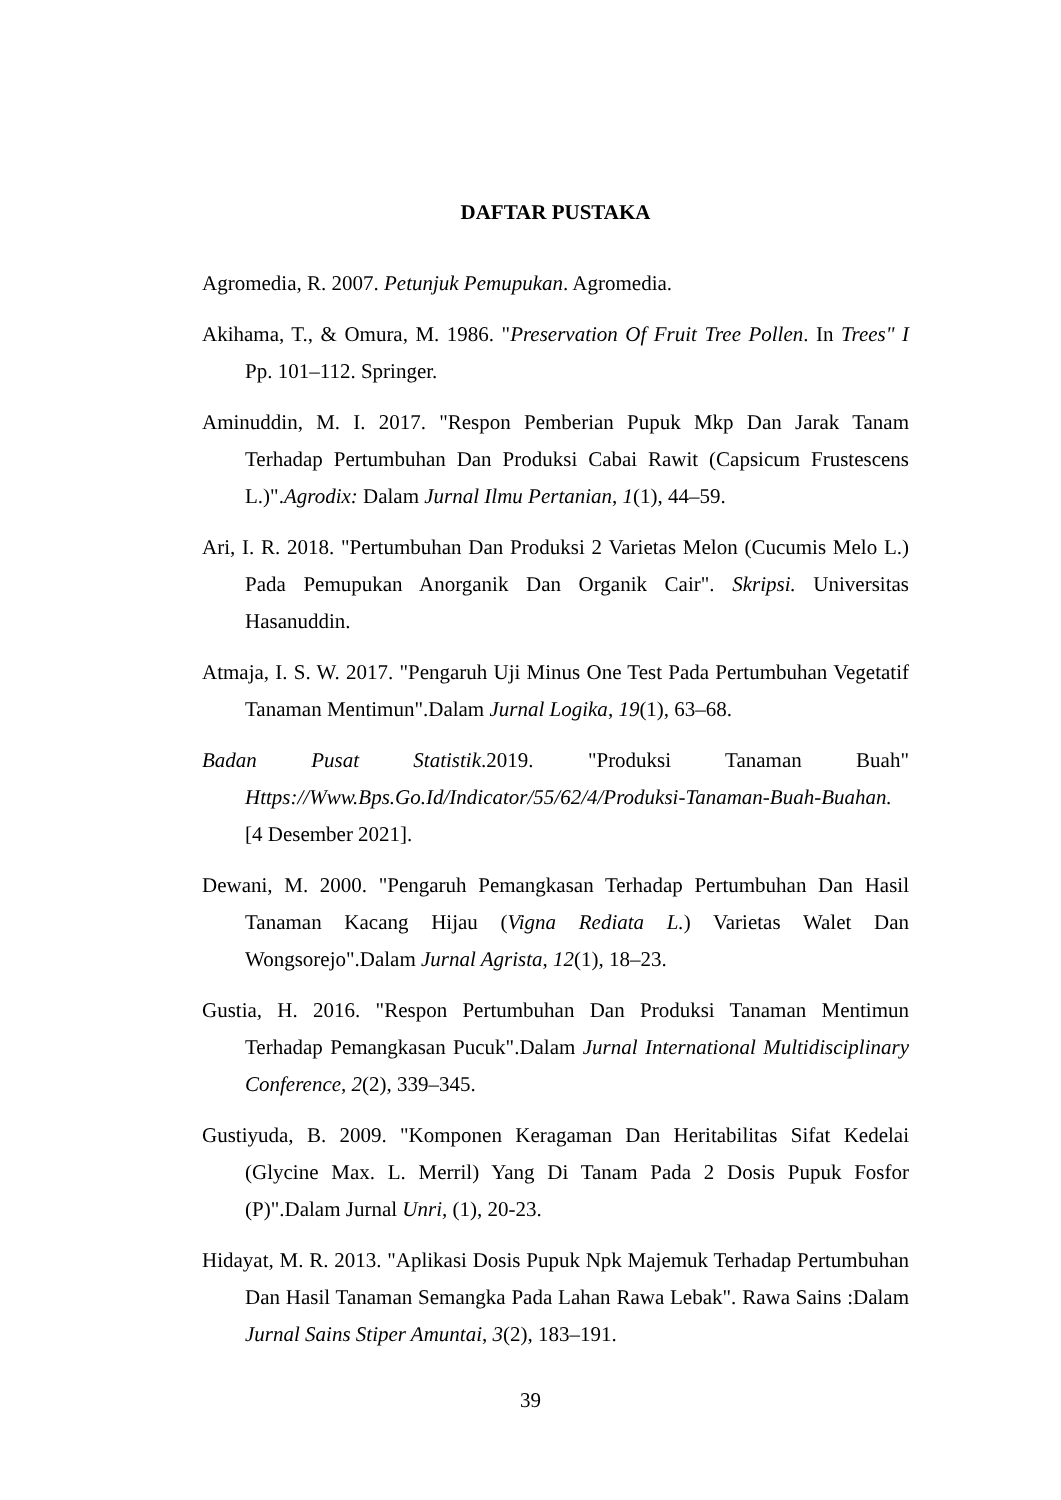DAFTAR PUSTAKA
Agromedia, R. 2007. Petunjuk Pemupukan. Agromedia.
Akihama, T., & Omura, M. 1986. "Preservation Of Fruit Tree Pollen. In Trees" I Pp. 101–112. Springer.
Aminuddin, M. I. 2017. "Respon Pemberian Pupuk Mkp Dan Jarak Tanam Terhadap Pertumbuhan Dan Produksi Cabai Rawit (Capsicum Frustescens L.)".Agrodix: Dalam Jurnal Ilmu Pertanian, 1(1), 44–59.
Ari, I. R. 2018. "Pertumbuhan Dan Produksi 2 Varietas Melon (Cucumis Melo L.) Pada Pemupukan Anorganik Dan Organik Cair". Skripsi. Universitas Hasanuddin.
Atmaja, I. S. W. 2017. "Pengaruh Uji Minus One Test Pada Pertumbuhan Vegetatif Tanaman Mentimun".Dalam Jurnal Logika, 19(1), 63–68.
Badan Pusat Statistik.2019. "Produksi Tanaman Buah" Https://Www.Bps.Go.Id/Indicator/55/62/4/Produksi-Tanaman-Buah-Buahan. [4 Desember 2021].
Dewani, M. 2000. "Pengaruh Pemangkasan Terhadap Pertumbuhan Dan Hasil Tanaman Kacang Hijau (Vigna Rediata L.) Varietas Walet Dan Wongsorejo".Dalam Jurnal Agrista, 12(1), 18–23.
Gustia, H. 2016. "Respon Pertumbuhan Dan Produksi Tanaman Mentimun Terhadap Pemangkasan Pucuk".Dalam Jurnal International Multidisciplinary Conference, 2(2), 339–345.
Gustiyuda, B. 2009. "Komponen Keragaman Dan Heritabilitas Sifat Kedelai (Glycine Max. L. Merril) Yang Di Tanam Pada 2 Dosis Pupuk Fosfor (P)".Dalam Jurnal Unri, (1), 20-23.
Hidayat, M. R. 2013. "Aplikasi Dosis Pupuk Npk Majemuk Terhadap Pertumbuhan Dan Hasil Tanaman Semangka Pada Lahan Rawa Lebak". Rawa Sains :Dalam Jurnal Sains Stiper Amuntai, 3(2), 183–191.
39